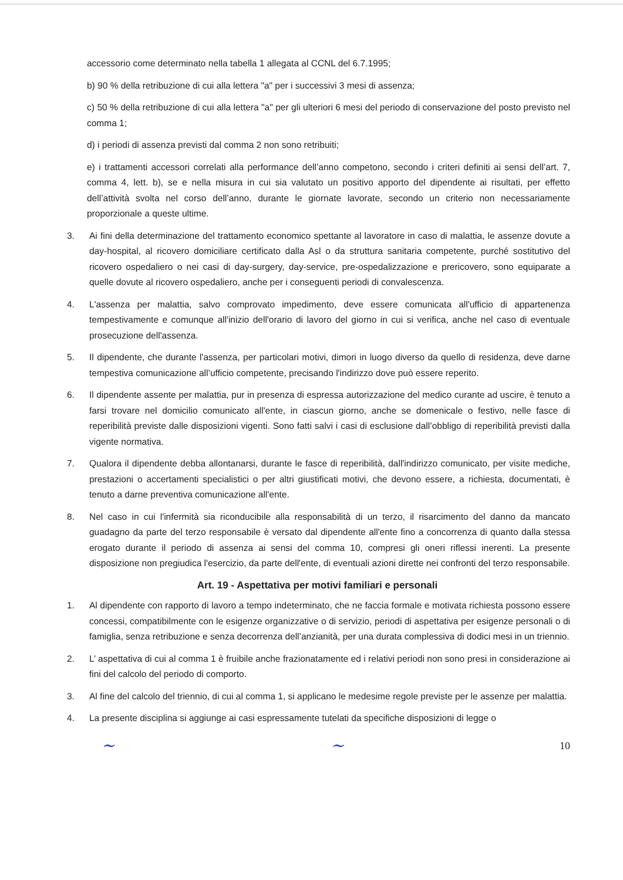accessorio come determinato nella tabella 1 allegata al CCNL del 6.7.1995;
b) 90 % della retribuzione di cui alla lettera "a" per i successivi 3 mesi di assenza;
c) 50 % della retribuzione di cui alla lettera "a" per gli ulteriori 6 mesi del periodo di conservazione del posto previsto nel comma 1;
d) i periodi di assenza previsti dal comma 2 non sono retribuiti;
e) i trattamenti accessori correlati alla performance dell’anno competono, secondo i criteri definiti ai sensi dell’art. 7, comma 4, lett. b), se e nella misura in cui sia valutato un positivo apporto del dipendente ai risultati, per effetto dell’attività svolta nel corso dell’anno, durante le giornate lavorate, secondo un criterio non necessariamente proporzionale a queste ultime.
3. Ai fini della determinazione del trattamento economico spettante al lavoratore in caso di malattia, le assenze dovute a day-hospital, al ricovero domiciliare certificato dalla Asl o da struttura sanitaria competente, purché sostitutivo del ricovero ospedaliero o nei casi di day-surgery, day-service, pre-ospedalizzazione e prericovero, sono equiparate a quelle dovute al ricovero ospedaliero, anche per i conseguenti periodi di convalescenza.
4. L'assenza per malattia, salvo comprovato impedimento, deve essere comunicata all'ufficio di appartenenza tempestivamente e comunque all'inizio dell'orario di lavoro del giorno in cui si verifica, anche nel caso di eventuale prosecuzione dell'assenza.
5. Il dipendente, che durante l'assenza, per particolari motivi, dimori in luogo diverso da quello di residenza, deve darne tempestiva comunicazione all’ufficio competente, precisando l'indirizzo dove può essere reperito.
6. Il dipendente assente per malattia, pur in presenza di espressa autorizzazione del medico curante ad uscire, è tenuto a farsi trovare nel domicilio comunicato all'ente, in ciascun giorno, anche se domenicale o festivo, nelle fasce di reperibilità previste dalle disposizioni vigenti. Sono fatti salvi i casi di esclusione dall’obbligo di reperibilità previsti dalla vigente normativa.
7. Qualora il dipendente debba allontanarsi, durante le fasce di reperibilità, dall'indirizzo comunicato, per visite mediche, prestazioni o accertamenti specialistici o per altri giustificati motivi, che devono essere, a richiesta, documentati, è tenuto a darne preventiva comunicazione all'ente.
8. Nel caso in cui l'infermità sia riconducibile alla responsabilità di un terzo, il risarcimento del danno da mancato guadagno da parte del terzo responsabile è versato dal dipendente all'ente fino a concorrenza di quanto dalla stessa erogato durante il periodo di assenza ai sensi del comma 10, compresi gli oneri riflessi inerenti. La presente disposizione non pregiudica l'esercizio, da parte dell'ente, di eventuali azioni dirette nei confronti del terzo responsabile.
Art. 19 - Aspettativa per motivi familiari e personali
1. Al dipendente con rapporto di lavoro a tempo indeterminato, che ne faccia formale e motivata richiesta possono essere concessi, compatibilmente con le esigenze organizzative o di servizio, periodi di aspettativa per esigenze personali o di famiglia, senza retribuzione e senza decorrenza dell’anzianità, per una durata complessiva di dodici mesi in un triennio.
2. L’ aspettativa di cui al comma 1 è fruibile anche frazionatamente ed i relativi periodi non sono presi in considerazione ai fini del calcolo del periodo di comporto.
3. Al fine del calcolo del triennio, di cui al comma 1, si applicano le medesime regole previste per le assenze per malattia.
4. La presente disciplina si aggiunge ai casi espressamente tutelati da specifiche disposizioni di legge o
~ ~ 10